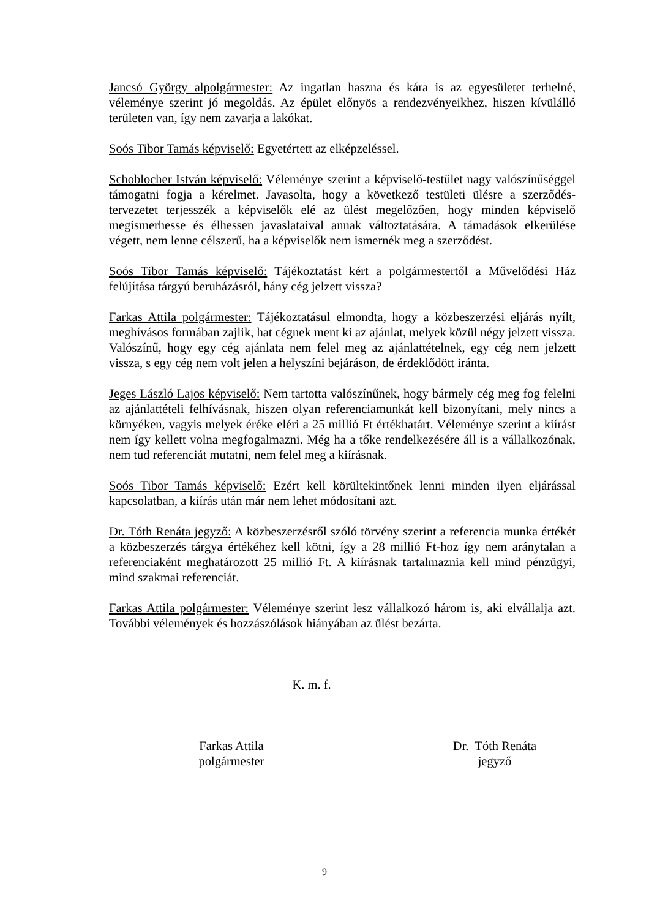Jancsó György alpolgármester: Az ingatlan haszna és kára is az egyesületet terhelné, véleménye szerint jó megoldás. Az épület előnyös a rendezvényeikhez, hiszen kívülálló területen van, így nem zavarja a lakókat.
Soós Tibor Tamás képviselő: Egyetértett az elképzeléssel.
Schoblocher István képviselő: Véleménye szerint a képviselő-testület nagy valószínűséggel támogatni fogja a kérelmet. Javasolta, hogy a következő testületi ülésre a szerződés-tervezetet terjesszék a képviselők elé az ülést megelőzően, hogy minden képviselő megismerhesse és élhessen javaslataival annak változtatására. A támadások elkerülése végett, nem lenne célszerű, ha a képviselők nem ismernék meg a szerződést.
Soós Tibor Tamás képviselő: Tájékoztatást kért a polgármestertől a Művelődési Ház felújítása tárgyú beruházásról, hány cég jelzett vissza?
Farkas Attila polgármester: Tájékoztatásul elmondta, hogy a közbeszerzési eljárás nyílt, meghívásos formában zajlik, hat cégnek ment ki az ajánlat, melyek közül négy jelzett vissza. Valószínű, hogy egy cég ajánlata nem felel meg az ajánlattételnek, egy cég nem jelzett vissza, s egy cég nem volt jelen a helyszíni bejáráson, de érdeklődött iránta.
Jeges László Lajos képviselő: Nem tartotta valószínűnek, hogy bármely cég meg fog felelni az ajánlattételi felhívásnak, hiszen olyan referenciamunkát kell bizonyítani, mely nincs a környéken, vagyis melyek éréke eléri a 25 millió Ft értékhatárt. Véleménye szerint a kiírást nem így kellett volna megfogalmazni. Még ha a tőke rendelkezésére áll is a vállalkozónak, nem tud referenciát mutatni, nem felel meg a kiírásnak.
Soós Tibor Tamás képviselő: Ezért kell körültekintőnek lenni minden ilyen eljárással kapcsolatban, a kiírás után már nem lehet módosítani azt.
Dr. Tóth Renáta jegyző: A közbeszerzésről szóló törvény szerint a referencia munka értékét a közbeszerzés tárgya értékéhez kell kötni, így a 28 millió Ft-hoz így nem aránytalan a referenciaként meghatározott 25 millió Ft. A kiírásnak tartalmaznia kell mind pénzügyi, mind szakmai referenciát.
Farkas Attila polgármester: Véleménye szerint lesz vállalkozó három is, aki elvállalja azt. További vélemények és hozzászólások hiányában az ülést bezárta.
K. m. f.
Farkas Attila
polgármester
Dr. Tóth Renáta
jegyző
9